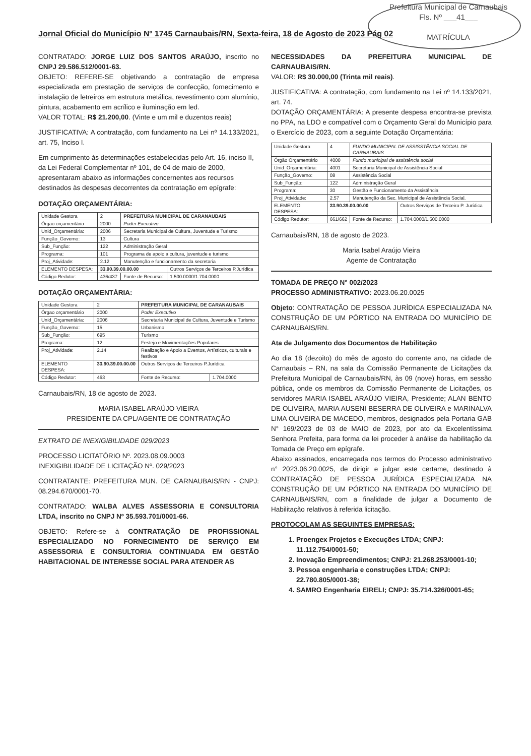Prefeitura Municipal de Carnaubais
Fls. Nº ___41___
MATRÍCULA
Jornal Oficial do Município Nº 1745 Carnaubais/RN, Sexta-feira, 18 de Agosto de 2023 Pág 02
CONTRATADO: JORGE LUIZ DOS SANTOS ARAÚJO, inscrito no CNPJ 29.586.512/0001-63.
OBJETO: REFERE-SE objetivando a contratação de empresa especializada em prestação de serviços de confecção, fornecimento e instalação de letreiros em estrutura metálica, revestimento com alumínio, pintura, acabamento em acrílico e iluminação em led.
VALOR TOTAL: R$ 21.200,00. (Vinte e um mil e duzentos reais)
JUSTIFICATIVA: A contratação, com fundamento na Lei nº 14.133/2021, art. 75, Inciso I.
Em cumprimento às determinações estabelecidas pelo Art. 16, inciso II, da Lei Federal Complementar nº 101, de 04 de maio de 2000, apresentaram abaixo as informações concernentes aos recursos destinados às despesas decorrentes da contratação em epígrafe:
DOTAÇÃO ORÇAMENTÁRIA:
| Unidade Gestora | 2 | PREFEITURA MUNICIPAL DE CARANAUBAIS | |
| Órgao orçamentário | 2000 | Poder Executivo | |
| Unid_Orçamentária: | 2006 | Secretaria Municipal de Cultura, Juventude e Turismo | |
| Função_Governo: | 13 | Cultura | |
| Sub_Função: | 122 | Administração Geral | |
| Programa: | 101 | Programa de apoio a cultura, juventude e turismo | |
| Proj_Atividade: | 2.12 | Manutenção e funcionamento da secretaria | |
| ELEMENTO DESPESA: | 33.90.39.00.00.00 | | Outros Serviços de Terceiros P.Jurídica |
| Código Redutor: | 436/437 | Fonte de Recurso: | 1.500.0000/1.704.0000 |
DOTAÇÃO ORÇAMENTÁRIA:
| Unidade Gestora | 2 | PREFEITURA MUNICIPAL DE CARANAUBAIS | | |
| Órgao orçamentário | 2000 | Poder Executivo | | |
| Unid_Orçamentária: | 2006 | Secretaria Municipal de Cultura, Juventude e Turismo | | |
| Função_Governo: | 15 | Urbanismo | | |
| Sub_Função: | 695 | Turismo | | |
| Programa: | 12 | Festejo e Movimentações Populares | | |
| Proj_Atividade: | 2.14 | Realização e Apoio a Eventos, Artísticos, culturais e festivos | | |
| ELEMENTO DESPESA: | 33.90.39.00.00.00 | | Outros Serviços de Terceiros P.Jurídica | |
| Código Redutor: | 463 | | Fonte de Recurso: | 1.704.0000 |
Carnaubais/RN, 18 de agosto de 2023.
MARIA ISABEL ARAÚJO VIEIRA
PRESIDENTE DA CPL/AGENTE DE CONTRATAÇÃO
EXTRATO DE INEXIGIBILIDADE 029/2023
PROCESSO LICITATÓRIO Nº. 2023.08.09.0003
INEXIGIBILIDADE DE LICITAÇÃO Nº. 029/2023
CONTRATANTE: PREFEITURA MUN. DE CARNAUBAIS/RN - CNPJ: 08.294.670/0001-70.
CONTRATADO: WALBA ALVES ASSESSORIA E CONSULTORIA LTDA, inscrito no CNPJ Nº 35.593.701/0001-66.
OBJETO: Refere-se à CONTRATAÇÃO DE PROFISSIONAL ESPECIALIZADO NO FORNECIMENTO DE SERVIÇO EM ASSESSORIA E CONSULTORIA CONTINUADA EM GESTÃO HABITACIONAL DE INTERESSE SOCIAL PARA ATENDER AS
NECESSIDADES DA PREFEITURA MUNICIPAL DE CARNAUBAIS/RN.
VALOR: R$ 30.000,00 (Trinta mil reais).
JUSTIFICATIVA: A contratação, com fundamento na Lei nº 14.133/2021, art. 74.
DOTAÇÃO ORÇAMENTÁRIA: A presente despesa encontra-se prevista no PPA, na LDO e compatível com o Orçamento Geral do Município para o Exercício de 2023, com a seguinte Dotação Orçamentária:
| Unidade Gestora | 4 | FUNDO MUNICIPAL DE ASSISSTÊNCIA SOCIAL DE CARNAUBAIS | | |
| Órgão Orçamentário | 4000 | Fundo municipal de assistência social | | |
| Unid_Orçamentária: | 4001 | Secretaria Municipal de Assistência Social | | |
| Função_Governo: | 08 | Assistência Social | | |
| Sub_Função: | 122 | Administração Geral | | |
| Programa: | 30 | Gestão e Funcionamento da Assistência | | |
| Proj_Atividade: | 2.57 | Manutenção da Sec. Municipal de Assistência Social. | | |
| ELEMENTO DESPESA: | 33.90.39.00.00.00 | | | Outros Serviços de Terceiro P. Jurídica |
| Código Redutor: | 661/662 | Fonte de Recurso: | 1.704.0000/1.500.0000 | |
Carnaubais/RN, 18 de agosto de 2023.
Maria Isabel Araújo Vieira
Agente de Contratação
TOMADA DE PREÇO N° 002/2023
PROCESSO ADMINISTRATIVO: 2023.06.20.0025
Objeto: CONTRATAÇÃO DE PESSOA JURÍDICA ESPECIALIZADA NA CONSTRUÇÃO DE UM PÓRTICO NA ENTRADA DO MUNICÍPIO DE CARNAUBAIS/RN.
Ata de Julgamento dos Documentos de Habilitação
Ao dia 18 (dezoito) do mês de agosto do corrente ano, na cidade de Carnaubais – RN, na sala da Comissão Permanente de Licitações da Prefeitura Municipal de Carnaubais/RN, às 09 (nove) horas, em sessão pública, onde os membros da Comissão Permanente de Licitações, os servidores MARIA ISABEL ARAÚJO VIEIRA, Presidente; ALAN BENTO DE OLIVEIRA, MARIA AUSENI BESERRA DE OLIVEIRA e MARINALVA LIMA OLIVEIRA DE MACEDO, membros, designados pela Portaria GAB N° 169/2023 de 03 de MAIO de 2023, por ato da Excelentíssima Senhora Prefeita, para forma da lei proceder à análise da habilitação da Tomada de Preço em epígrafe.
Abaixo assinados, encarregada nos termos do Processo administrativo n° 2023.06.20.0025, de dirigir e julgar este certame, destinado à CONTRATAÇÃO DE PESSOA JURÍDICA ESPECIALIZADA NA CONSTRUÇÃO DE UM PÓRTICO NA ENTRADA DO MUNICÍPIO DE CARNAUBAIS/RN, com a finalidade de julgar a Documento de Habilitação relativos à referida licitação.
PROTOCOLAM AS SEGUINTES EMPRESAS:
1. Proengex Projetos e Execuções LTDA; CNPJ: 11.112.754/0001-50;
2. Inovação Empreendimentos; CNPJ: 21.268.253/0001-10;
3. Pessoa engenharia e construções LTDA; CNPJ: 22.780.805/0001-38;
4. SAMRO Engenharia EIRELI; CNPJ: 35.714.326/0001-65;